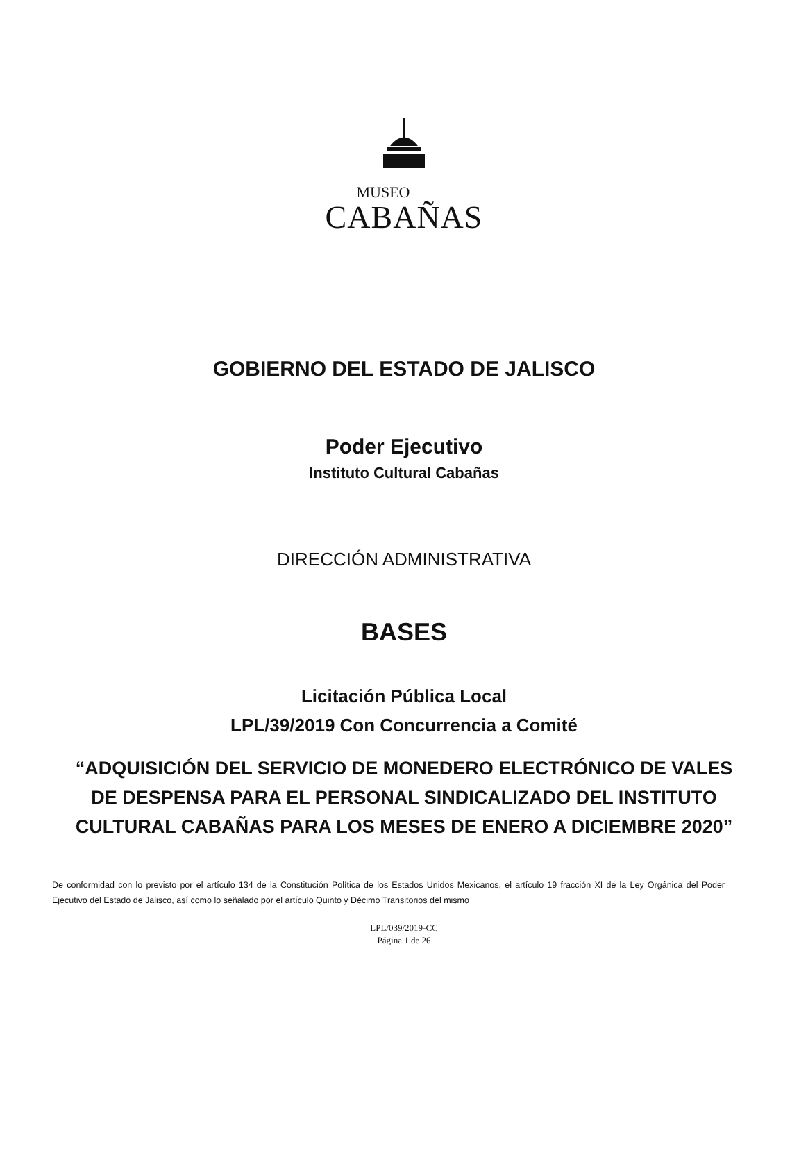MUSEO
CABAÑAS
GOBIERNO DEL ESTADO DE JALISCO
Poder Ejecutivo
Instituto Cultural Cabañas
DIRECCIÓN ADMINISTRATIVA
BASES
Licitación Pública Local
LPL/39/2019 Con Concurrencia a Comité
“ADQUISICIÓN DEL SERVICIO DE MONEDERO ELECTRÓNICO DE VALES DE DESPENSA PARA EL PERSONAL SINDICALIZADO DEL INSTITUTO CULTURAL CABAÑAS PARA LOS MESES DE ENERO A DICIEMBRE 2020”
De conformidad con lo previsto por el artículo 134 de la Constitución Política de los Estados Unidos Mexicanos, el artículo 19 fracción XI de la Ley Orgánica del Poder Ejecutivo del Estado de Jalisco, así como lo señalado por el artículo Quinto y Décimo Transitorios del mismo
LPL/039/2019-CC
Página 1 de 26